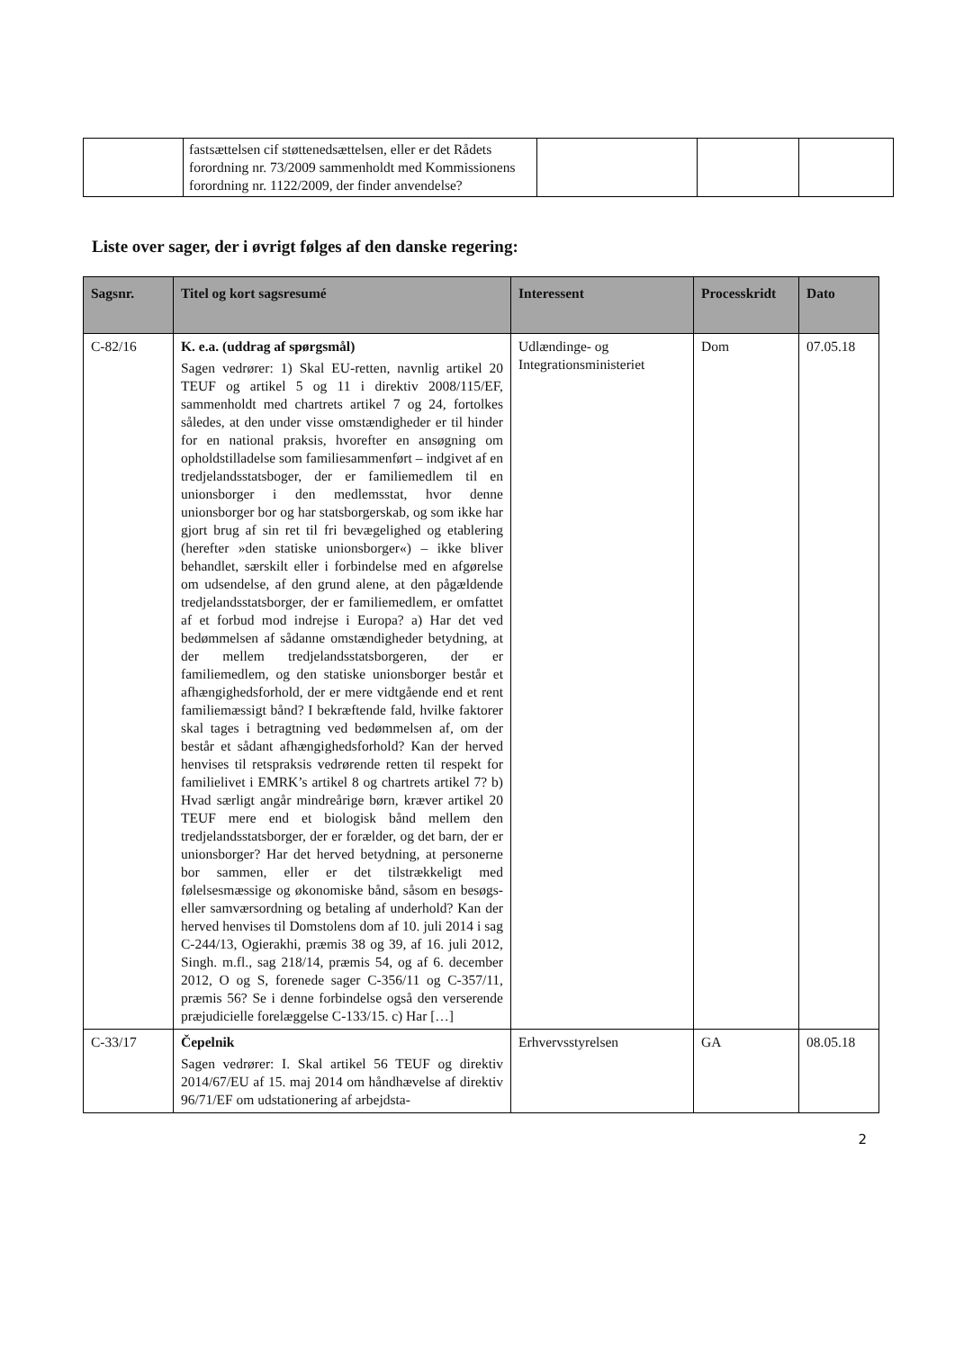| | fastsættelsen cif støttenedsættelsen, eller er det Rådets forordning nr. 73/2009 sammenholdt med Kommissionens forordning nr. 1122/2009, der finder anvendelse? | | | |
Liste over sager, der i øvrigt følges af den danske regering:
| Sagsnr. | Titel og kort sagsresumé | Interessent | Processkridt | Dato |
| --- | --- | --- | --- | --- |
| C-82/16 | K. e.a. (uddrag af spørgsmål) Sagen vedrører: 1) Skal EU-retten, navnlig artikel 20 TEUF og artikel 5 og 11 i direktiv 2008/115/EF, sammenholdt med chartrets artikel 7 og 24, fortolkes således, at den under visse omstændigheder er til hinder for en national praksis, hvorefter en ansøgning om opholdstilladelse som familiesammenført – indgivet af en tredjelandsstatsboger, der er familiemedlem til en unionsborger i den medlemsstat, hvor denne unionsborger bor og har statsborgerskab, og som ikke har gjort brug af sin ret til fri bevægelighed og etablering (herefter »den statiske unionsborger«) – ikke bliver behandlet, særskilt eller i forbindelse med en afgørelse om udsendelse, af den grund alene, at den pågældende tredjelandsstatsborger, der er familiemedlem, er omfattet af et forbud mod indrejse i Europa? a) Har det ved bedømmelsen af sådanne omstændigheder betydning, at der mellem tredjelandsstatsborgeren, der er familiemedlem, og den statiske unionsborger består et afhængighedsforhold, der er mere vidtgående end et rent familiemæssigt bånd? I bekræftende fald, hvilke faktorer skal tages i betragtning ved bedømmelsen af, om der består et sådant afhængighedsforhold? Kan der herved henvises til retspraksis vedrørende retten til respekt for familielivet i EMRK’s artikel 8 og chartrets artikel 7? b) Hvad særligt angår mindreårige børn, kræver artikel 20 TEUF mere end et biologisk bånd mellem den tredjelandsstatsborger, der er forælder, og det barn, der er unionsborger? Har det herved betydning, at personerne bor sammen, eller er det tilstrækkeligt med følelsesmæssige og økonomiske bånd, såsom en besøgs- eller samværsordning og betaling af underhold? Kan der herved henvises til Domstolens dom af 10. juli 2014 i sag C-244/13, Ogierakhi, præmis 38 og 39, af 16. juli 2012, Singh. m.fl., sag 218/14, præmis 54, og af 6. december 2012, O og S, forenede sager C-356/11 og C-357/11, præmis 56? Se i denne forbindelse også den verserende præjudicielle forelæggelse C-133/15. c) Har […] | Udlændinge- og Integrationsministeriet | Dom | 07.05.18 |
| C-33/17 | Čepelnik Sagen vedrører: I. Skal artikel 56 TEUF og direktiv 2014/67/EU af 15. maj 2014 om håndhævelse af direktiv 96/71/EF om udstationering af arbejdsta- | Erhvervsstyrelsen | GA | 08.05.18 |
2